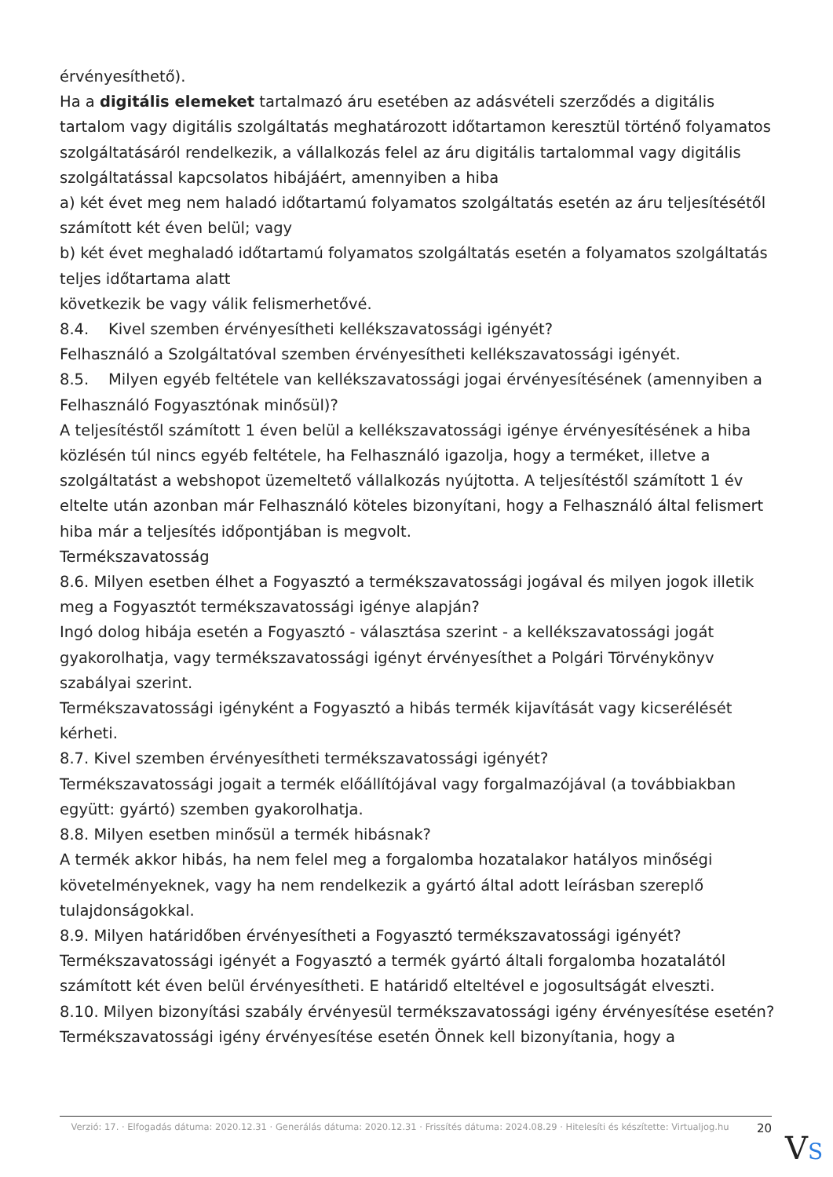érvényesíthető).
Ha a digitális elemeket tartalmazó áru esetében az adásvételi szerződés a digitális tartalom vagy digitális szolgáltatás meghatározott időtartamon keresztül történő folyamatos szolgáltatásáról rendelkezik, a vállalkozás felel az áru digitális tartalommal vagy digitális szolgáltatással kapcsolatos hibájáért, amennyiben a hiba
a) két évet meg nem haladó időtartamú folyamatos szolgáltatás esetén az áru teljesítésétől számított két éven belül; vagy
b) két évet meghaladó időtartamú folyamatos szolgáltatás esetén a folyamatos szolgáltatás teljes időtartama alatt
következik be vagy válik felismerhetővé.
8.4. Kivel szemben érvényesítheti kellékszavatossági igényét?
Felhasználó a Szolgáltatóval szemben érvényesítheti kellékszavatossági igényét.
8.5. Milyen egyéb feltétele van kellékszavatossági jogai érvényesítésének (amennyiben a Felhasználó Fogyasztónak minősül)?
A teljesítéstől számított 1 éven belül a kellékszavatossági igénye érvényesítésének a hiba közlésén túl nincs egyéb feltétele, ha Felhasználó igazolja, hogy a terméket, illetve a szolgáltatást a webshopot üzemeltető vállalkozás nyújtotta. A teljesítéstől számított 1 év eltelte után azonban már Felhasználó köteles bizonyítani, hogy a Felhasználó által felismert hiba már a teljesítés időpontjában is megvolt.
Termékszavatosság
8.6. Milyen esetben élhet a Fogyasztó a termékszavatossági jogával és milyen jogok illetik meg a Fogyasztót termékszavatossági igénye alapján?
Ingó dolog hibája esetén a Fogyasztó - választása szerint - a kellékszavatossági jogát gyakorolhatja, vagy termékszavatossági igényt érvényesíthet a Polgári Törvénykönyv szabályai szerint.
Termékszavatossági igényként a Fogyasztó a hibás termék kijavítását vagy kicserélését kérheti.
8.7. Kivel szemben érvényesítheti termékszavatossági igényét?
Termékszavatossági jogait a termék előállítójával vagy forgalmazójával (a továbbiakban együtt: gyártó) szemben gyakorolhatja.
8.8. Milyen esetben minősül a termék hibásnak?
A termék akkor hibás, ha nem felel meg a forgalomba hozatalakor hatályos minőségi követelményeknek, vagy ha nem rendelkezik a gyártó által adott leírásban szereplő tulajdonságokkal.
8.9. Milyen határidőben érvényesítheti a Fogyasztó termékszavatossági igényét?
Termékszavatossági igényét a Fogyasztó a termék gyártó általi forgalomba hozatalától számított két éven belül érvényesítheti. E határidő elteltével e jogosultságát elveszti.
8.10. Milyen bizonyítási szabály érvényesül termékszavatossági igény érvényesítése esetén?
Termékszavatossági igény érvényesítése esetén Önnek kell bizonyítania, hogy a
Verzió: 17. · Elfogadás dátuma: 2020.12.31 · Generálás dátuma: 2020.12.31 · Frissítés dátuma: 2024.08.29 · Hitelesíti és készítette: Virtualjog.hu
20
VS